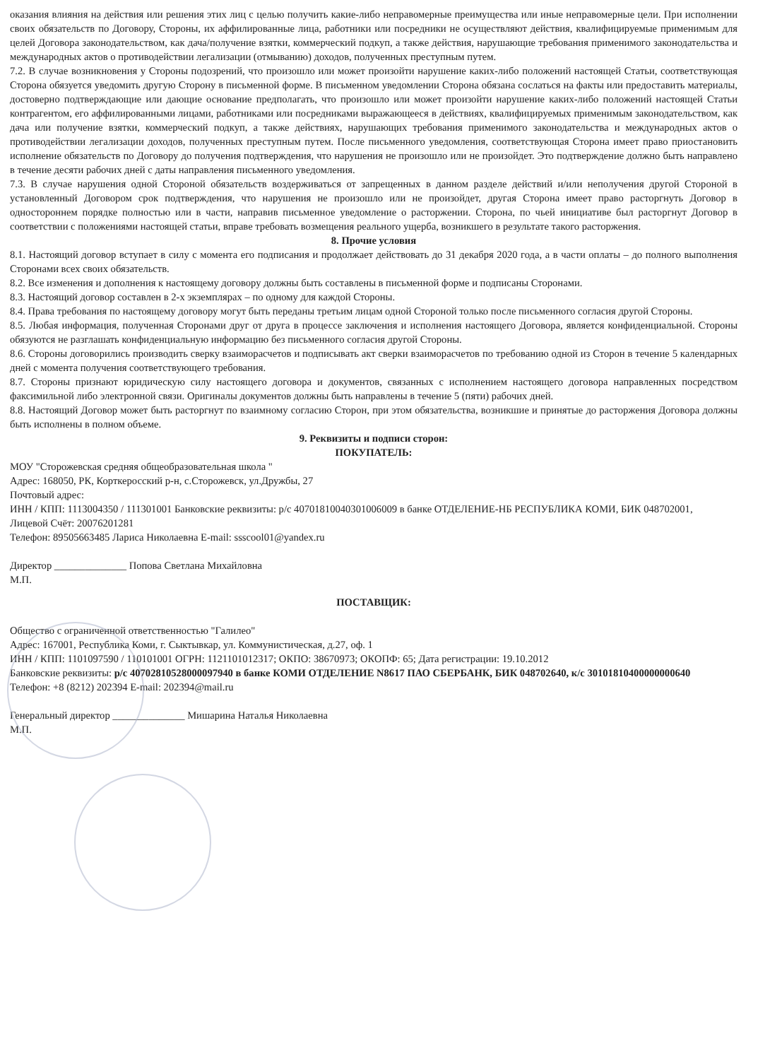оказания влияния на действия или решения этих лиц с целью получить какие-либо неправомерные преимущества или иные неправомерные цели. При исполнении своих обязательств по Договору, Стороны, их аффилированные лица, работники или посредники не осуществляют действия, квалифицируемые применимым для целей Договора законодательством, как дача/получение взятки, коммерческий подкуп, а также действия, нарушающие требования применимого законодательства и международных актов о противодействии легализации (отмыванию) доходов, полученных преступным путем.
7.2. В случае возникновения у Стороны подозрений, что произошло или может произойти нарушение каких-либо положений настоящей Статьи, соответствующая Сторона обязуется уведомить другую Сторону в письменной форме. В письменном уведомлении Сторона обязана сослаться на факты или предоставить материалы, достоверно подтверждающие или дающие основание предполагать, что произошло или может произойти нарушение каких-либо положений настоящей Статьи контрагентом, его аффилированными лицами, работниками или посредниками выражающееся в действиях, квалифицируемых применимым законодательством, как дача или получение взятки, коммерческий подкуп, а также действиях, нарушающих требования применимого законодательства и международных актов о противодействии легализации доходов, полученных преступным путем. После письменного уведомления, соответствующая Сторона имеет право приостановить исполнение обязательств по Договору до получения подтверждения, что нарушения не произошло или не произойдет. Это подтверждение должно быть направлено в течение десяти рабочих дней с даты направления письменного уведомления.
7.3. В случае нарушения одной Стороной обязательств воздерживаться от запрещенных в данном разделе действий и/или неполучения другой Стороной в установленный Договором срок подтверждения, что нарушения не произошло или не произойдет, другая Сторона имеет право расторгнуть Договор в одностороннем порядке полностью или в части, направив письменное уведомление о расторжении. Сторона, по чьей инициативе был расторгнут Договор в соответствии с положениями настоящей статьи, вправе требовать возмещения реального ущерба, возникшего в результате такого расторжения.
8. Прочие условия
8.1. Настоящий договор вступает в силу с момента его подписания и продолжает действовать до 31 декабря 2020 года, а в части оплаты – до полного выполнения Сторонами всех своих обязательств.
8.2. Все изменения и дополнения к настоящему договору должны быть составлены в письменной форме и подписаны Сторонами.
8.3. Настоящий договор составлен в 2-х экземплярах – по одному для каждой Стороны.
8.4. Права требования по настоящему договору могут быть переданы третьим лицам одной Стороной только после письменного согласия другой Стороны.
8.5. Любая информация, полученная Сторонами друг от друга в процессе заключения и исполнения настоящего Договора, является конфиденциальной. Стороны обязуются не разглашать конфиденциальную информацию без письменного согласия другой Стороны.
8.6. Стороны договорились производить сверку взаиморасчетов и подписывать акт сверки взаиморасчетов по требованию одной из Сторон в течение 5 календарных дней с момента получения соответствующего требования.
8.7. Стороны признают юридическую силу настоящего договора и документов, связанных с исполнением настоящего договора направленных посредством факсимильной либо электронной связи. Оригиналы документов должны быть направлены в течение 5 (пяти) рабочих дней.
8.8. Настоящий Договор может быть расторгнут по взаимному согласию Сторон, при этом обязательства, возникшие и принятые до расторжения Договора должны быть исполнены в полном объеме.
9. Реквизиты и подписи сторон:
ПОКУПАТЕЛЬ:
МОУ "Сторожевская средняя общеобразовательная школа "
Адрес: 168050, РК, Корткеросский р-н, с.Сторожевск, ул.Дружбы, 27
Почтовый адрес:
ИНН / КПП: 1113004350 / 111301001 Банковские реквизиты: р/с 40701810040301006009 в банке ОТДЕЛЕНИЕ-НБ РЕСПУБЛИКА КОМИ, БИК 048702001,
Лицевой Счёт: 20076201281
Телефон: 89505663485 Лариса Николаевна E-mail: ssscool01@yandex.ru
Директор ______________ Попова Светлана Михайловна
М.П.
ПОСТАВЩИК:
Общество с ограниченной ответственностью "Галилео"
Адрес: 167001, Республика Коми, г. Сыктывкар, ул. Коммунистическая, д.27, оф. 1
ИНН / КПП: 1101097590 / 110101001 ОГРН: 1121101012317; ОКПО: 38670973; ОКОПФ: 65; Дата регистрации: 19.10.2012
Банковские реквизиты: р/с 40702810528000097940 в банке КОМИ ОТДЕЛЕНИЕ N8617 ПАО СБЕРБАНК, БИК 048702640, к/с 30101810400000000640
Телефон: +8 (8212) 202394 E-mail: 202394@mail.ru
Генеральный директор ______________ Мишарина Наталья Николаевна
М.П.